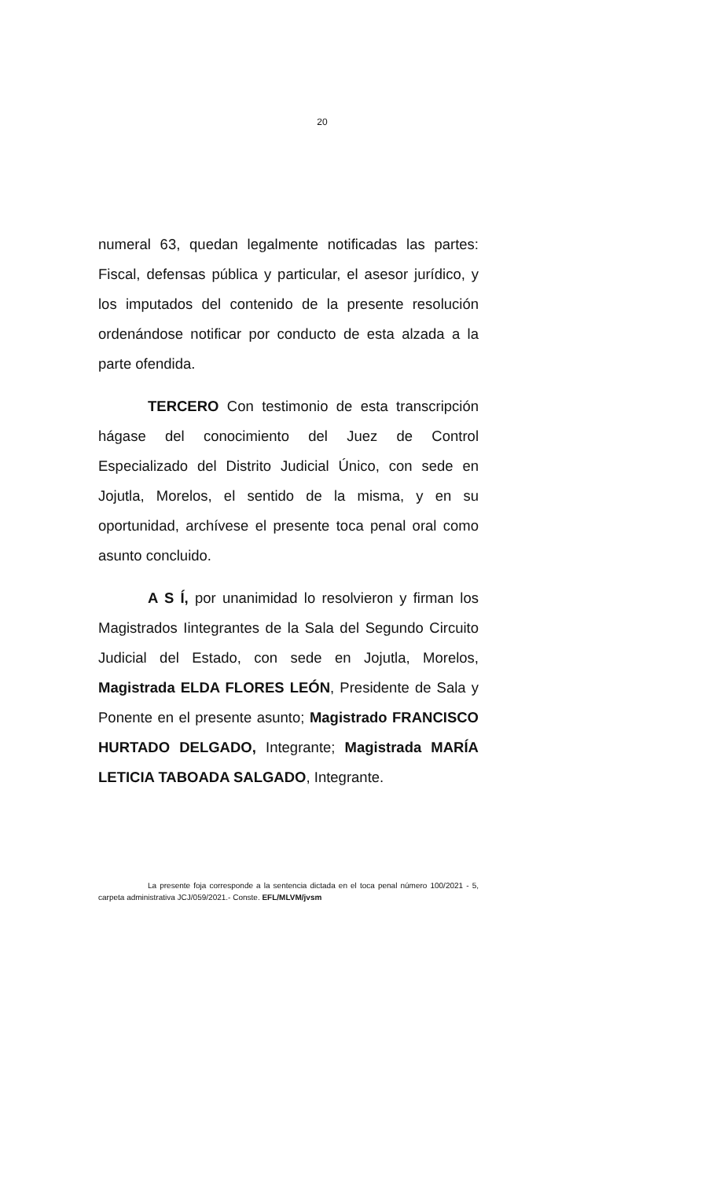20
numeral 63, quedan legalmente notificadas las partes: Fiscal, defensas pública y particular, el asesor jurídico, y los imputados del contenido de la presente resolución ordenándose notificar por conducto de esta alzada a la parte ofendida.
TERCERO Con testimonio de esta transcripción hágase del conocimiento del Juez de Control Especializado del Distrito Judicial Único, con sede en Jojutla, Morelos, el sentido de la misma, y en su oportunidad, archívese el presente toca penal oral como asunto concluido.
A S Í, por unanimidad lo resolvieron y firman los Magistrados Iintegrantes de la Sala del Segundo Circuito Judicial del Estado, con sede en Jojutla, Morelos, Magistrada ELDA FLORES LEÓN, Presidente de Sala y Ponente en el presente asunto; Magistrado FRANCISCO HURTADO DELGADO, Integrante; Magistrada MARÍA LETICIA TABOADA SALGADO, Integrante.
La presente foja corresponde a la sentencia dictada en el toca penal número 100/2021 - 5, carpeta administrativa JCJ/059/2021.- Conste. EFL/MLVM/jvsm